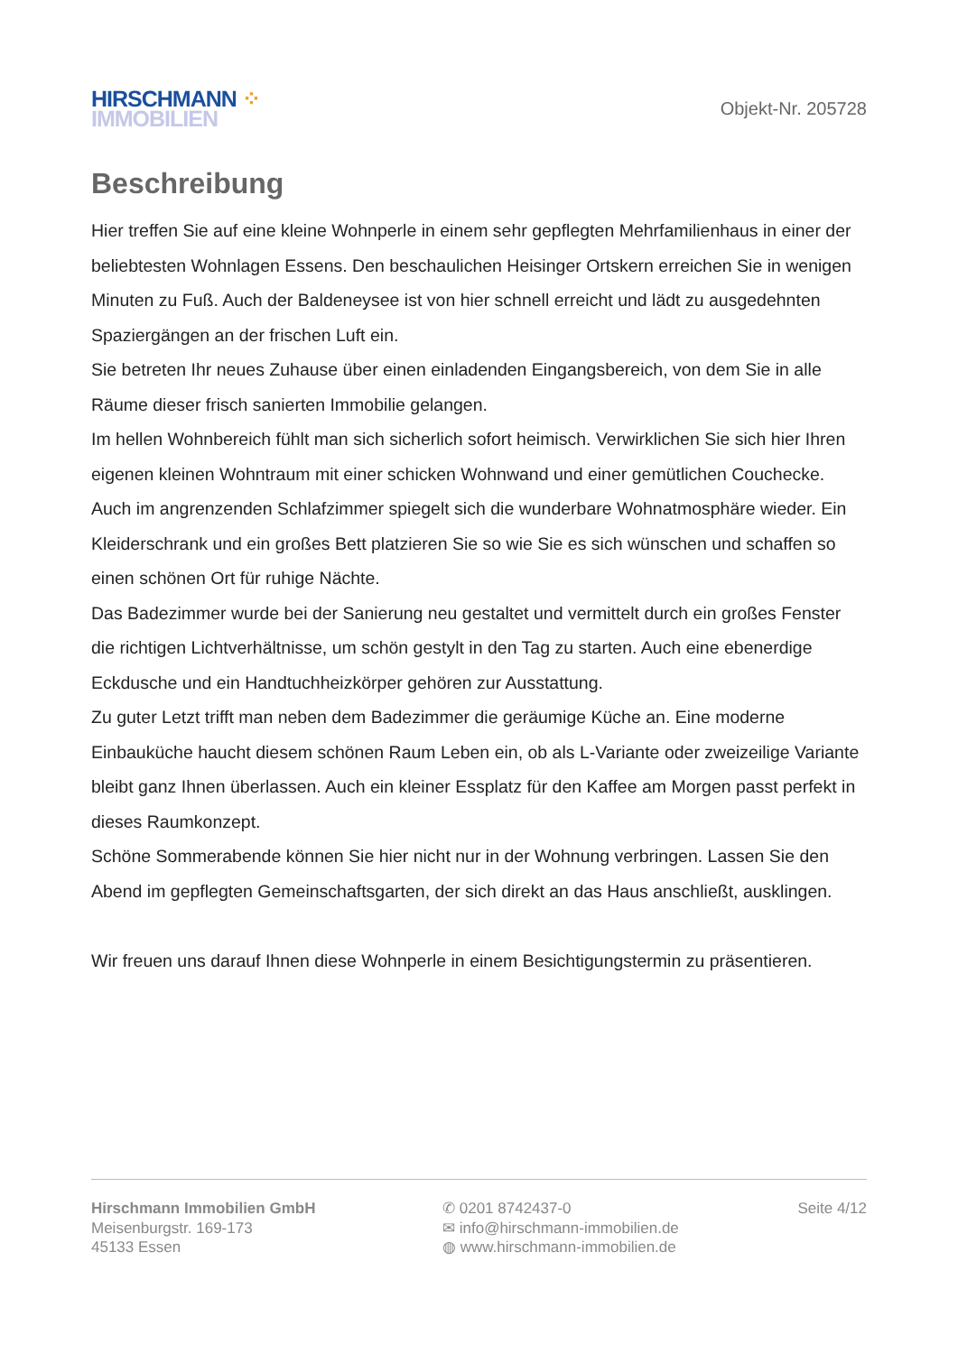HIRSCHMANN ⁘
IMMOBILIEN
Objekt-Nr. 205728
Beschreibung
Hier treffen Sie auf eine kleine Wohnperle in einem sehr gepflegten Mehrfamilienhaus in einer der beliebtesten Wohnlagen Essens. Den beschaulichen Heisinger Ortskern erreichen Sie in wenigen Minuten zu Fuß. Auch der Baldeneysee ist von hier schnell erreicht und lädt zu ausgedehnten Spaziergängen an der frischen Luft ein.
Sie betreten Ihr neues Zuhause über einen einladenden Eingangsbereich, von dem Sie in alle Räume dieser frisch sanierten Immobilie gelangen.
Im hellen Wohnbereich fühlt man sich sicherlich sofort heimisch. Verwirklichen Sie sich hier Ihren eigenen kleinen Wohntraum mit einer schicken Wohnwand und einer gemütlichen Couchecke. Auch im angrenzenden Schlafzimmer spiegelt sich die wunderbare Wohnatmosphäre wieder. Ein Kleiderschrank und ein großes Bett platzieren Sie so wie Sie es sich wünschen und schaffen so einen schönen Ort für ruhige Nächte.
Das Badezimmer wurde bei der Sanierung neu gestaltet und vermittelt durch ein großes Fenster die richtigen Lichtverhältnisse, um schön gestylt in den Tag zu starten. Auch eine ebenerdige Eckdusche und ein Handtuchheizkörper gehören zur Ausstattung.
Zu guter Letzt trifft man neben dem Badezimmer die geräumige Küche an. Eine moderne Einbauküche haucht diesem schönen Raum Leben ein, ob als L-Variante oder zweizeilige Variante bleibt ganz Ihnen überlassen. Auch ein kleiner Essplatz für den Kaffee am Morgen passt perfekt in dieses Raumkonzept.
Schöne Sommerabende können Sie hier nicht nur in der Wohnung verbringen. Lassen Sie den Abend im gepflegten Gemeinschaftsgarten, der sich direkt an das Haus anschließt, ausklingen.
Wir freuen uns darauf Ihnen diese Wohnperle in einem Besichtigungstermin zu präsentieren.
Hirschmann Immobilien GmbH
Meisenburgstr. 169-173
45133 Essen
✆ 0201 8742437-0
✉ info@hirschmann-immobilien.de
◍ www.hirschmann-immobilien.de
Seite 4/12